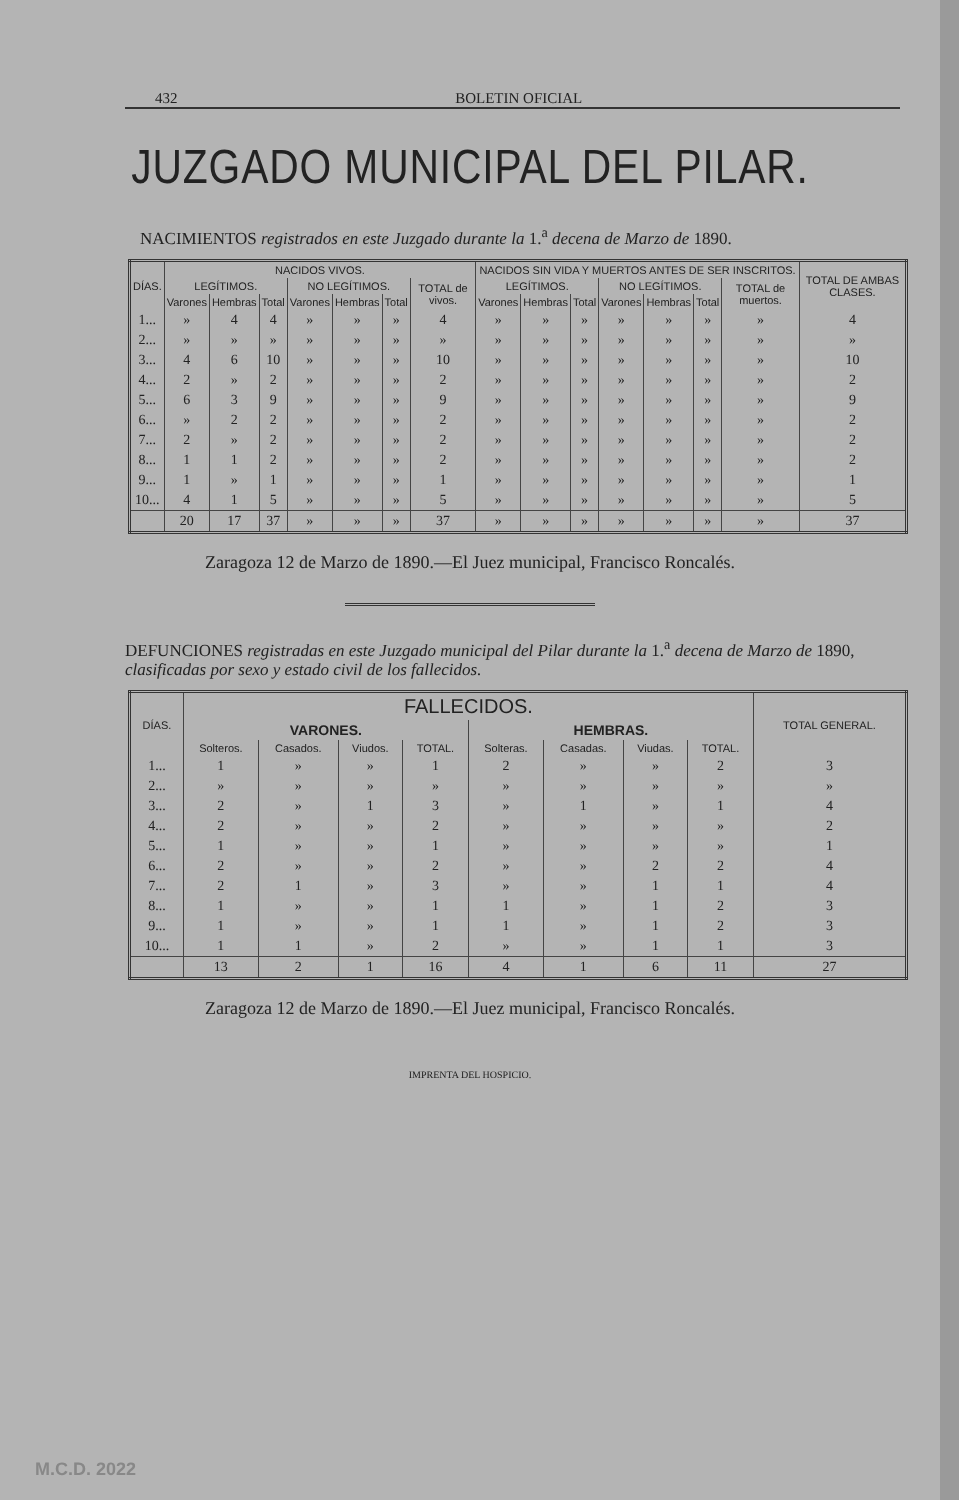432 BOLETIN OFICIAL
JUZGADO MUNICIPAL DEL PILAR.
NACIMIENTOS registrados en este Juzgado durante la 1.<sup>a</sup> decena de Marzo de 1890.
| DÍAS. | NACIDOS VIVOS. | | | | | | | NACIDOS SIN VIDA Y MUERTOS ANTES DE SER INSCRITOS. | | | | | | | TOTAL DE AMBAS CLASES. |
| --- | --- | --- | --- | --- | --- | --- | --- | --- | --- | --- | --- | --- | --- | --- | --- |
| | LEGÍTIMOS. | | | NO LEGÍTIMOS. | | | TOTAL de vivos. | LEGÍTIMOS. | | | NO LEGÍTIMOS. | | | TOTAL de muertos. | |
| | Varones | Hembras | Total | Varones | Hembras | Total | | Varones | Hembras | Total | Varones | Hembras | Total | | |
| 1... | » | 4 | 4 | » | » | » | 4 | » | » | » | » | » | » | » | 4 |
| 2... | » | » | » | » | » | » | » | » | » | » | » | » | » | » | » |
| 3... | 4 | 6 | 10 | » | » | » | 10 | » | » | » | » | » | » | » | 10 |
| 4... | 2 | » | 2 | » | » | » | 2 | » | » | » | » | » | » | » | 2 |
| 5... | 6 | 3 | 9 | » | » | » | 9 | » | » | » | » | » | » | » | 9 |
| 6... | » | 2 | 2 | » | » | » | 2 | » | » | » | » | » | » | » | 2 |
| 7... | 2 | » | 2 | » | » | » | 2 | » | » | » | » | » | » | » | 2 |
| 8... | 1 | 1 | 2 | » | » | » | 2 | » | » | » | » | » | » | » | 2 |
| 9... | 1 | » | 1 | » | » | » | 1 | » | » | » | » | » | » | » | 1 |
| 10... | 4 | 1 | 5 | » | » | » | 5 | » | » | » | » | » | » | » | 5 |
| | 20 | 17 | 37 | » | » | » | 37 | » | » | » | » | » | » | » | 37 |
Zaragoza 12 de Marzo de 1890.—El Juez municipal, Francisco Roncalés.
DEFUNCIONES registradas en este Juzgado municipal del Pilar durante la 1.<sup>a</sup> decena de Marzo de 1890, clasificadas por sexo y estado civil de los fallecidos.
| DÍAS. | FALLECIDOS. | | | | | | | | TOTAL GENERAL. |
| --- | --- | --- | --- | --- | --- | --- | --- | --- | --- |
| | VARONES. | | | | HEMBRAS. | | | | |
| | Solteros. | Casados. | Viudos. | TOTAL. | Solteras. | Casadas. | Viudas. | TOTAL. | |
| 1... | 1 | » | » | 1 | 2 | » | » | 2 | 3 |
| 2... | » | » | » | » | » | » | » | » | » |
| 3... | 2 | » | 1 | 3 | » | 1 | » | 1 | 4 |
| 4... | 2 | » | » | 2 | » | » | » | » | 2 |
| 5... | 1 | » | » | 1 | » | » | » | » | 1 |
| 6... | 2 | » | » | 2 | » | » | 2 | 2 | 4 |
| 7... | 2 | 1 | » | 3 | » | » | 1 | 1 | 4 |
| 8... | 1 | » | » | 1 | 1 | » | 1 | 2 | 3 |
| 9... | 1 | » | » | 1 | 1 | » | 1 | 2 | 3 |
| 10... | 1 | 1 | » | 2 | » | » | 1 | 1 | 3 |
| | 13 | 2 | 1 | 16 | 4 | 1 | 6 | 11 | 27 |
Zaragoza 12 de Marzo de 1890.—El Juez municipal, Francisco Roncalés.
IMPRENTA DEL HOSPICIO.
M.C.D. 2022